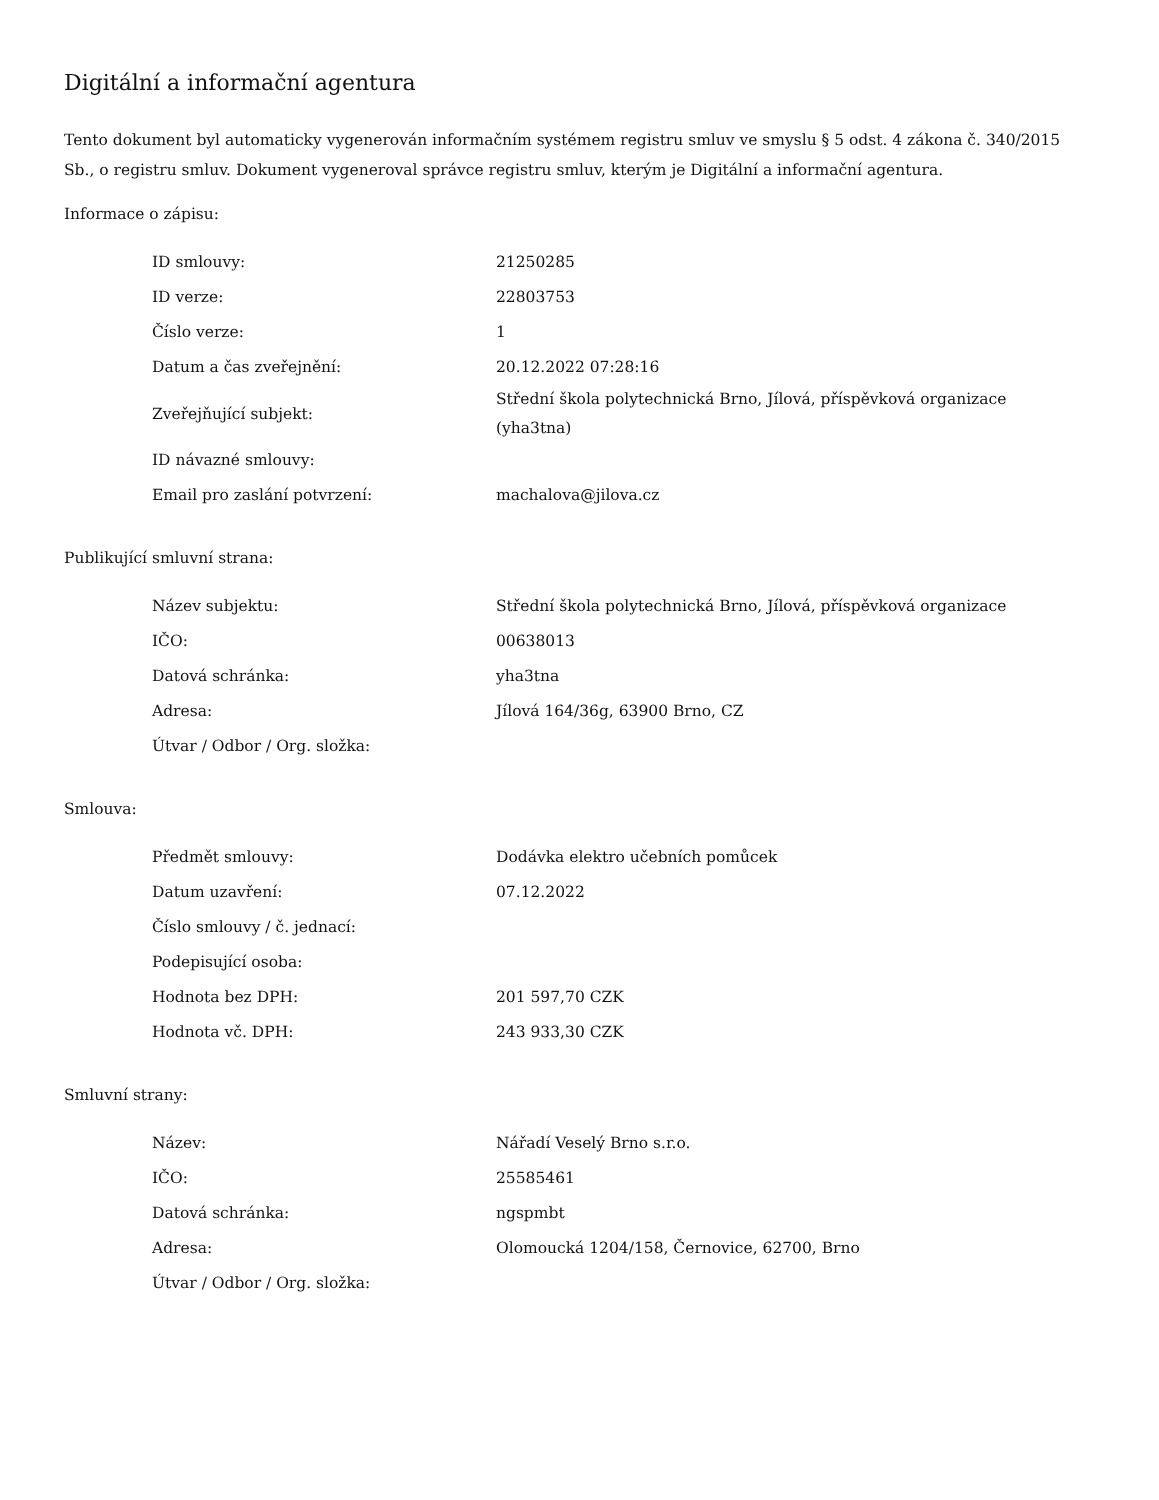Digitální a informační agentura
Tento dokument byl automaticky vygenerován informačním systémem registru smluv ve smyslu § 5 odst. 4 zákona č. 340/2015 Sb., o registru smluv. Dokument vygeneroval správce registru smluv, kterým je Digitální a informační agentura.
Informace o zápisu:
| ID smlouvy: | 21250285 |
| ID verze: | 22803753 |
| Číslo verze: | 1 |
| Datum a čas zveřejnění: | 20.12.2022 07:28:16 |
| Zveřejňující subjekt: | Střední škola polytechnická Brno, Jílová, příspěvková organizace (yha3tna) |
| ID návazné smlouvy: | |
| Email pro zaslání potvrzení: | machalova@jilova.cz |
Publikující smluvní strana:
| Název subjektu: | Střední škola polytechnická Brno, Jílová, příspěvková organizace |
| IČO: | 00638013 |
| Datová schránka: | yha3tna |
| Adresa: | Jílová 164/36g, 63900 Brno, CZ |
| Útvar / Odbor / Org. složka: | |
Smlouva:
| Předmět smlouvy: | Dodávka elektro učebních pomůcek |
| Datum uzavření: | 07.12.2022 |
| Číslo smlouvy / č. jednací: | |
| Podepisující osoba: | |
| Hodnota bez DPH: | 201 597,70 CZK |
| Hodnota vč. DPH: | 243 933,30 CZK |
Smluvní strany:
| Název: | Nářadí Veselý Brno s.r.o. |
| IČO: | 25585461 |
| Datová schránka: | ngspmbt |
| Adresa: | Olomoucká 1204/158, Černovice, 62700, Brno |
| Útvar / Odbor / Org. složka: | |